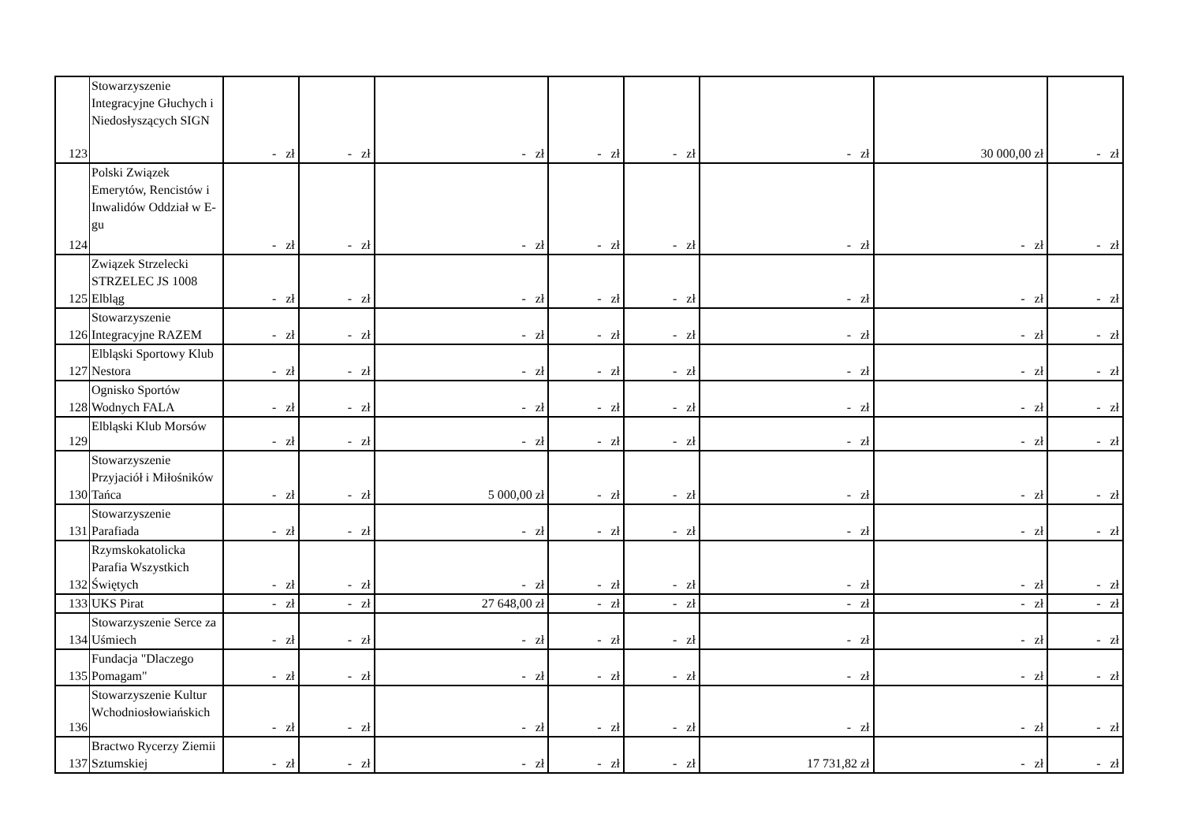| 123 | Stowarzyszenie Integracyjne Głuchych i Niedosłyszących SIGN | - zł | - zł | - zł | - zł | - zł | - zł | 30 000,00 zł | - zł |
| 124 | Polski Związek Emerytów, Rencistów i Inwalidów Oddział w E-gu | - zł | - zł | - zł | - zł | - zł | - zł | - zł | - zł |
| 125 | Związek Strzelecki STRZELEC JS 1008 Elbląg | - zł | - zł | - zł | - zł | - zł | - zł | - zł | - zł |
| 126 | Stowarzyszenie Integracyjne RAZEM | - zł | - zł | - zł | - zł | - zł | - zł | - zł | - zł |
| 127 | Elbląski Sportowy Klub Nestora | - zł | - zł | - zł | - zł | - zł | - zł | - zł | - zł |
| 128 | Ognisko Sportów Wodnych FALA | - zł | - zł | - zł | - zł | - zł | - zł | - zł | - zł |
| 129 | Elbląski Klub Morsów | - zł | - zł | - zł | - zł | - zł | - zł | - zł | - zł |
| 130 | Stowarzyszenie Przyjaciół i Miłośników Tańca | - zł | - zł | 5 000,00 zł | - zł | - zł | - zł | - zł | - zł |
| 131 | Stowarzyszenie Parafiada | - zł | - zł | - zł | - zł | - zł | - zł | - zł | - zł |
| 132 | Rzymskokatolicka Parafia Wszystkich Świętych | - zł | - zł | - zł | - zł | - zł | - zł | - zł | - zł |
| 133 | UKS Pirat | - zł | - zł | 27 648,00 zł | - zł | - zł | - zł | - zł | - zł |
| 134 | Stowarzyszenie Serce za Uśmiech | - zł | - zł | - zł | - zł | - zł | - zł | - zł | - zł |
| 135 | Fundacja "Dlaczego Pomagam" | - zł | - zł | - zł | - zł | - zł | - zł | - zł | - zł |
| 136 | Stowarzyszenie Kultur Wchodniosłowiańskich | - zł | - zł | - zł | - zł | - zł | - zł | - zł | - zł |
| 137 | Bractwo Rycerzy Ziemii Sztumskiej | - zł | - zł | - zł | - zł | - zł | 17 731,82 zł | - zł | - zł |